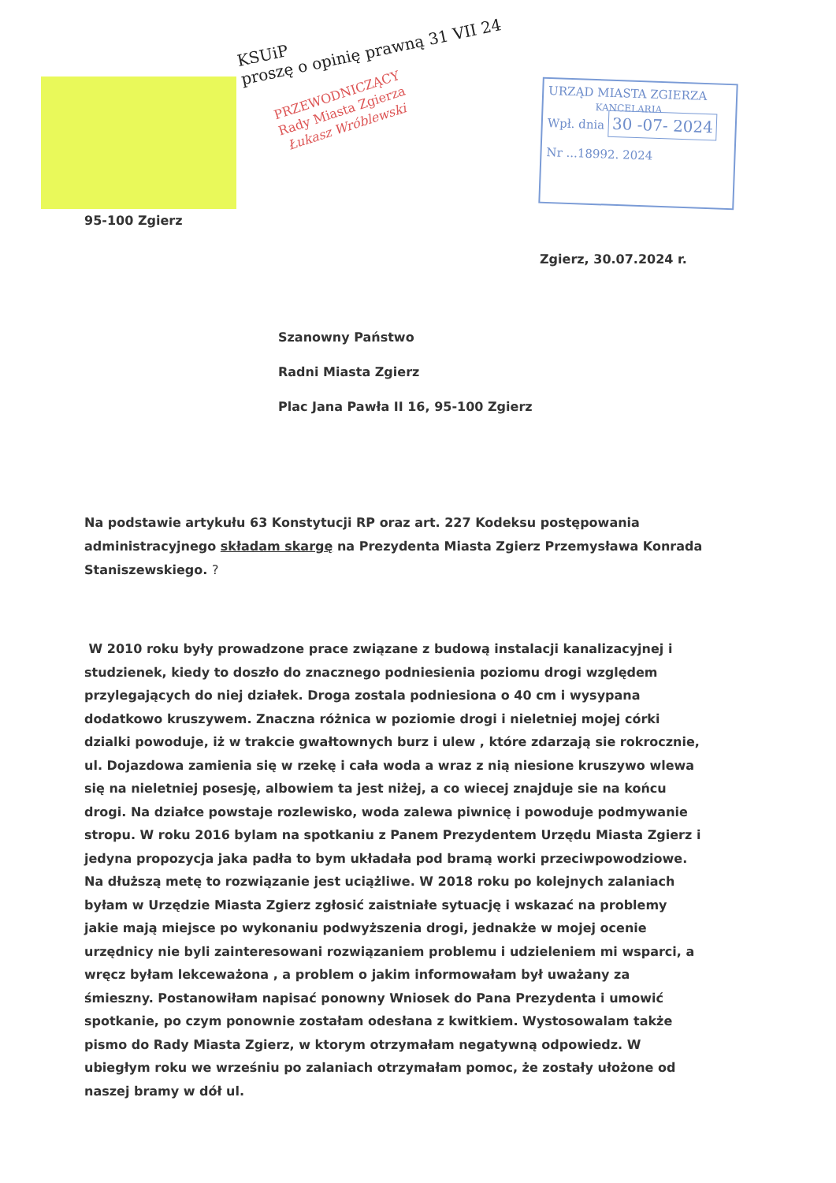KSUiP
proszę o opinię prawną 31 VII 24
PRZEWODNICZĄCY
Rady Miasta Zgierza
Łukasz Wróblewski
URZĄD MIASTA ZGIERZA
KANCELARIA
Wpł. dnia 30 -07- 2024
Nr ...18992. 2024
95-100 Zgierz
Zgierz, 30.07.2024 r.
Szanowny Państwo
Radni Miasta Zgierz
Plac Jana Pawła II 16, 95-100 Zgierz
Na podstawie artykułu 63 Konstytucji RP oraz art. 227 Kodeksu postępowania administracyjnego składam skargę na Prezydenta Miasta Zgierz Przemysława Konrada Staniszewskiego. ?
W 2010 roku były prowadzone prace związane z budową instalacji kanalizacyjnej i studzienek, kiedy to doszło do znacznego podniesienia poziomu drogi względem przylegających do niej działek. Droga zostala podniesiona o 40 cm i wysypana dodatkowo kruszywem. Znaczna różnica w poziomie drogi i nieletniej mojej córki dzialki powoduje, iż w trakcie gwałtownych burz i ulew , które zdarzają sie rokrocznie, ul. Dojazdowa zamienia się w rzekę i cała woda a wraz z nią niesione kruszywo wlewa się na nieletniej posesję, albowiem ta jest niżej, a co wiecej znajduje sie na końcu drogi. Na działce powstaje rozlewisko, woda zalewa piwnicę i powoduje podmywanie stropu. W roku 2016 bylam na spotkaniu z Panem Prezydentem Urzędu Miasta Zgierz i jedyna propozycja jaka padła to bym układała pod bramą worki przeciwpowodziowe. Na dłuższą metę to rozwiązanie jest uciążliwe. W 2018 roku po kolejnych zalaniach byłam w Urzędzie Miasta Zgierz zgłosić zaistniałe sytuację i wskazać na problemy jakie mają miejsce po wykonaniu podwyższenia drogi, jednakże w mojej ocenie urzędnicy nie byli zainteresowani rozwiązaniem problemu i udzieleniem mi wsparci, a wręcz byłam lekceważona , a problem o jakim informowałam był uważany za śmieszny. Postanowiłam napisać ponowny Wniosek do Pana Prezydenta i umowić spotkanie, po czym ponownie zostałam odesłana z kwitkiem. Wystosowalam także pismo do Rady Miasta Zgierz, w ktorym otrzymałam negatywną odpowiedz. W ubiegłym roku we wrześniu po zalaniach otrzymałam pomoc, że zostały ułożone od naszej bramy w dół ul.